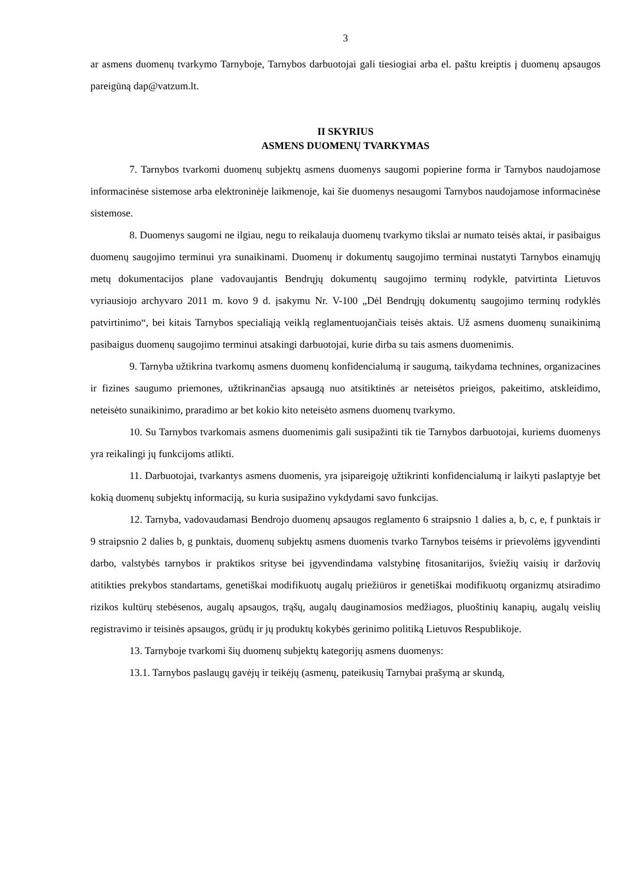3
ar asmens duomenų tvarkymo Tarnyboje, Tarnybos darbuotojai gali tiesiogiai arba el. paštu kreiptis į duomenų apsaugos pareigūną dap@vatzum.lt.
II SKYRIUS
ASMENS DUOMENŲ TVARKYMAS
7. Tarnybos tvarkomi duomenų subjektų asmens duomenys saugomi popierine forma ir Tarnybos naudojamose informacinėse sistemose arba elektroninėje laikmenoje, kai šie duomenys nesaugomi Tarnybos naudojamose informacinėse sistemose.
8. Duomenys saugomi ne ilgiau, negu to reikalauja duomenų tvarkymo tikslai ar numato teisės aktai, ir pasibaigus duomenų saugojimo terminui yra sunaikinami. Duomenų ir dokumentų saugojimo terminai nustatyti Tarnybos einamųjų metų dokumentacijos plane vadovaujantis Bendrųjų dokumentų saugojimo terminų rodykle, patvirtinta Lietuvos vyriausiojo archyvaro 2011 m. kovo 9 d. įsakymu Nr. V-100 „Dėl Bendrųjų dokumentų saugojimo terminų rodyklės patvirtinimo“, bei kitais Tarnybos specialiąją veiklą reglamentuojančiais teisės aktais. Už asmens duomenų sunaikinimą pasibaigus duomenų saugojimo terminui atsakingi darbuotojai, kurie dirba su tais asmens duomenimis.
9. Tarnyba užtikrina tvarkomų asmens duomenų konfidencialumą ir saugumą, taikydama technines, organizacines ir fizines saugumo priemones, užtikrinančias apsaugą nuo atsitiktinės ar neteisėtos prieigos, pakeitimo, atskleidimo, neteisėto sunaikinimo, praradimo ar bet kokio kito neteisėto asmens duomenų tvarkymo.
10. Su Tarnybos tvarkomais asmens duomenimis gali susipažinti tik tie Tarnybos darbuotojai, kuriems duomenys yra reikalingi jų funkcijoms atlikti.
11. Darbuotojai, tvarkantys asmens duomenis, yra įsipareigoję užtikrinti konfidencialumą ir laikyti paslaptyje bet kokią duomenų subjektų informaciją, su kuria susipažino vykdydami savo funkcijas.
12. Tarnyba, vadovaudamasi Bendrojo duomenų apsaugos reglamento 6 straipsnio 1 dalies a, b, c, e, f punktais ir 9 straipsnio 2 dalies b, g punktais, duomenų subjektų asmens duomenis tvarko Tarnybos teisėms ir prievolėms įgyvendinti darbo, valstybės tarnybos ir praktikos srityse bei įgyvendindama valstybinę fitosanitarijos, šviežių vaisių ir daržovių atitikties prekybos standartams, genetiškai modifikuotų augalų priežiūros ir genetiškai modifikuotų organizmų atsiradimo rizikos kultūrų stebėsenos, augalų apsaugos, trąšų, augalų dauginamosios medžiagos, pluoštinių kanapių, augalų veislių registravimo ir teisinės apsaugos, grūdų ir jų produktų kokybės gerinimo politiką Lietuvos Respublikoje.
13. Tarnyboje tvarkomi šių duomenų subjektų kategorijų asmens duomenys:
13.1. Tarnybos paslaugų gavėjų ir teikėjų (asmenų, pateikusių Tarnybai prašymą ar skundą,